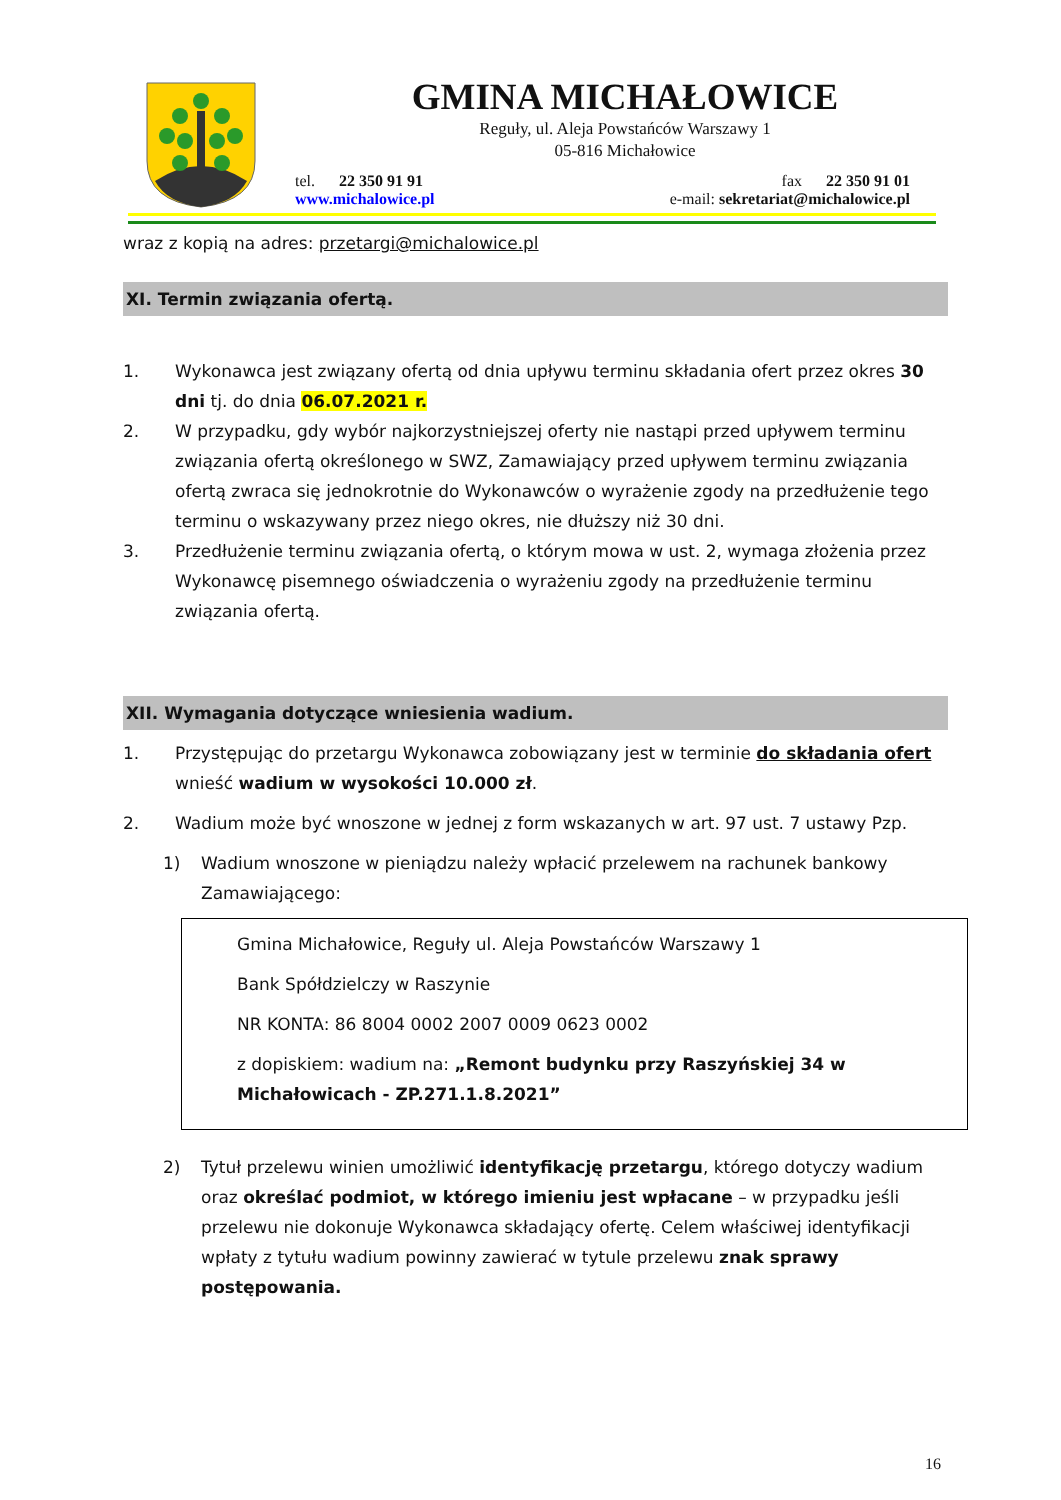GMINA MICHAŁOWICE
Reguły, ul. Aleja Powstańców Warszawy 1
05-816 Michałowice
tel. 22 350 91 91 fax 22 350 91 01
www.michalowice.pl e-mail: sekretariat@michalowice.pl
wraz z kopią na adres: przetargi@michalowice.pl
XI. Termin związania ofertą.
1. Wykonawca jest związany ofertą od dnia upływu terminu składania ofert przez okres 30 dni tj. do dnia 06.07.2021 r.
2. W przypadku, gdy wybór najkorzystniejszej oferty nie nastąpi przed upływem terminu związania ofertą określonego w SWZ, Zamawiający przed upływem terminu związania ofertą zwraca się jednokrotnie do Wykonawców o wyrażenie zgody na przedłużenie tego terminu o wskazywany przez niego okres, nie dłuższy niż 30 dni.
3. Przedłużenie terminu związania ofertą, o którym mowa w ust. 2, wymaga złożenia przez Wykonawcę pisemnego oświadczenia o wyrażeniu zgody na przedłużenie terminu związania ofertą.
XII. Wymagania dotyczące wniesienia wadium.
1. Przystępując do przetargu Wykonawca zobowiązany jest w terminie do składania ofert wnieść wadium w wysokości 10.000 zł.
2. Wadium może być wnoszone w jednej z form wskazanych w art. 97 ust. 7 ustawy Pzp.
1) Wadium wnoszone w pieniądzu należy wpłacić przelewem na rachunek bankowy Zamawiającego:
Gmina Michałowice, Reguły ul. Aleja Powstańców Warszawy 1
Bank Spółdzielczy w Raszynie
NR KONTA: 86 8004 0002 2007 0009 0623 0002
z dopiskiem: wadium na: „Remont budynku przy Raszyńskiej 34 w Michałowicach - ZP.271.1.8.2021”
2) Tytuł przelewu winien umożliwić identyfikację przetargu, którego dotyczy wadium oraz określać podmiot, w którego imieniu jest wpłacane – w przypadku jeśli przelewu nie dokonuje Wykonawca składający ofertę. Celem właściwej identyfikacji wpłaty z tytułu wadium powinny zawierać w tytule przelewu znak sprawy postępowania.
16